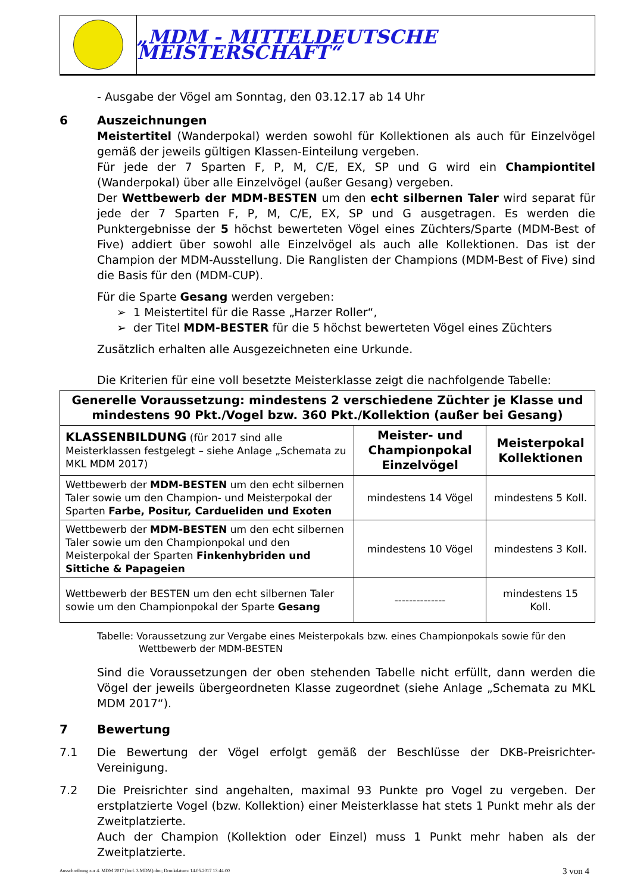„MDM - MITTELDEUTSCHE MEISTERSCHAFT“
- Ausgabe der Vögel am Sonntag, den 03.12.17 ab 14 Uhr
6 Auszeichnungen
Meistertitel (Wanderpokal) werden sowohl für Kollektionen als auch für Einzelvögel gemäß der jeweils gültigen Klassen-Einteilung vergeben.
Für jede der 7 Sparten F, P, M, C/E, EX, SP und G wird ein Championtitel (Wanderpokal) über alle Einzelvögel (außer Gesang) vergeben.
Der Wettbewerb der MDM-BESTEN um den echt silbernen Taler wird separat für jede der 7 Sparten F, P, M, C/E, EX, SP und G ausgetragen. Es werden die Punktergebnisse der 5 höchst bewerteten Vögel eines Züchters/Sparte (MDM-Best of Five) addiert über sowohl alle Einzelvögel als auch alle Kollektionen. Das ist der Champion der MDM-Ausstellung. Die Ranglisten der Champions (MDM-Best of Five) sind die Basis für den (MDM-CUP).
Für die Sparte Gesang werden vergeben:
➢ 1 Meistertitel für die Rasse „Harzer Roller“,
➢ der Titel MDM-BESTER für die 5 höchst bewerteten Vögel eines Züchters
Zusätzlich erhalten alle Ausgezeichneten eine Urkunde.
Die Kriterien für eine voll besetzte Meisterklasse zeigt die nachfolgende Tabelle:
| Generelle Voraussetzung: mindestens 2 verschiedene Züchter je Klasse und mindestens 90 Pkt./Vogel bzw. 360 Pkt./Kollektion (außer bei Gesang) | | |
| --- | --- | --- |
| KLASSENBILDUNG (für 2017 sind alle Meisterklassen festgelegt – siehe Anlage „Schemata zu MKL MDM 2017) | Meister- und Championpokal Einzelvögel | Meisterpokal Kollektionen |
| Wettbewerb der MDM-BESTEN um den echt silbernen Taler sowie um den Champion- und Meisterpokal der Sparten Farbe, Positur, Cardueliden und Exoten | mindestens 14 Vögel | mindestens 5 Koll. |
| Wettbewerb der MDM-BESTEN um den echt silbernen Taler sowie um den Championpokal und den Meisterpokal der Sparten Finkenhybriden und Sittiche & Papageien | mindestens 10 Vögel | mindestens 3 Koll. |
| Wettbewerb der BESTEN um den echt silbernen Taler sowie um den Championpokal der Sparte Gesang | -------------- | mindestens 15 Koll. |
Tabelle: Voraussetzung zur Vergabe eines Meisterpokals bzw. eines Championpokals sowie für den
Wettbewerb der MDM-BESTEN
Sind die Voraussetzungen der oben stehenden Tabelle nicht erfüllt, dann werden die Vögel der jeweils übergeordneten Klasse zugeordnet (siehe Anlage „Schemata zu MKL MDM 2017“).
7 Bewertung
7.1 Die Bewertung der Vögel erfolgt gemäß der Beschlüsse der DKB-Preisrichter-Vereinigung.
7.2 Die Preisrichter sind angehalten, maximal 93 Punkte pro Vogel zu vergeben. Der erstplatzierte Vogel (bzw. Kollektion) einer Meisterklasse hat stets 1 Punkt mehr als der Zweitplatzierte.
Auch der Champion (Kollektion oder Einzel) muss 1 Punkt mehr haben als der Zweitplatzierte.
Ausschreibung zur 4. MDM 2017 (incl. 3.MDM).doc; Druckdatum: 14.05.2017 13:44:00 3 von 4